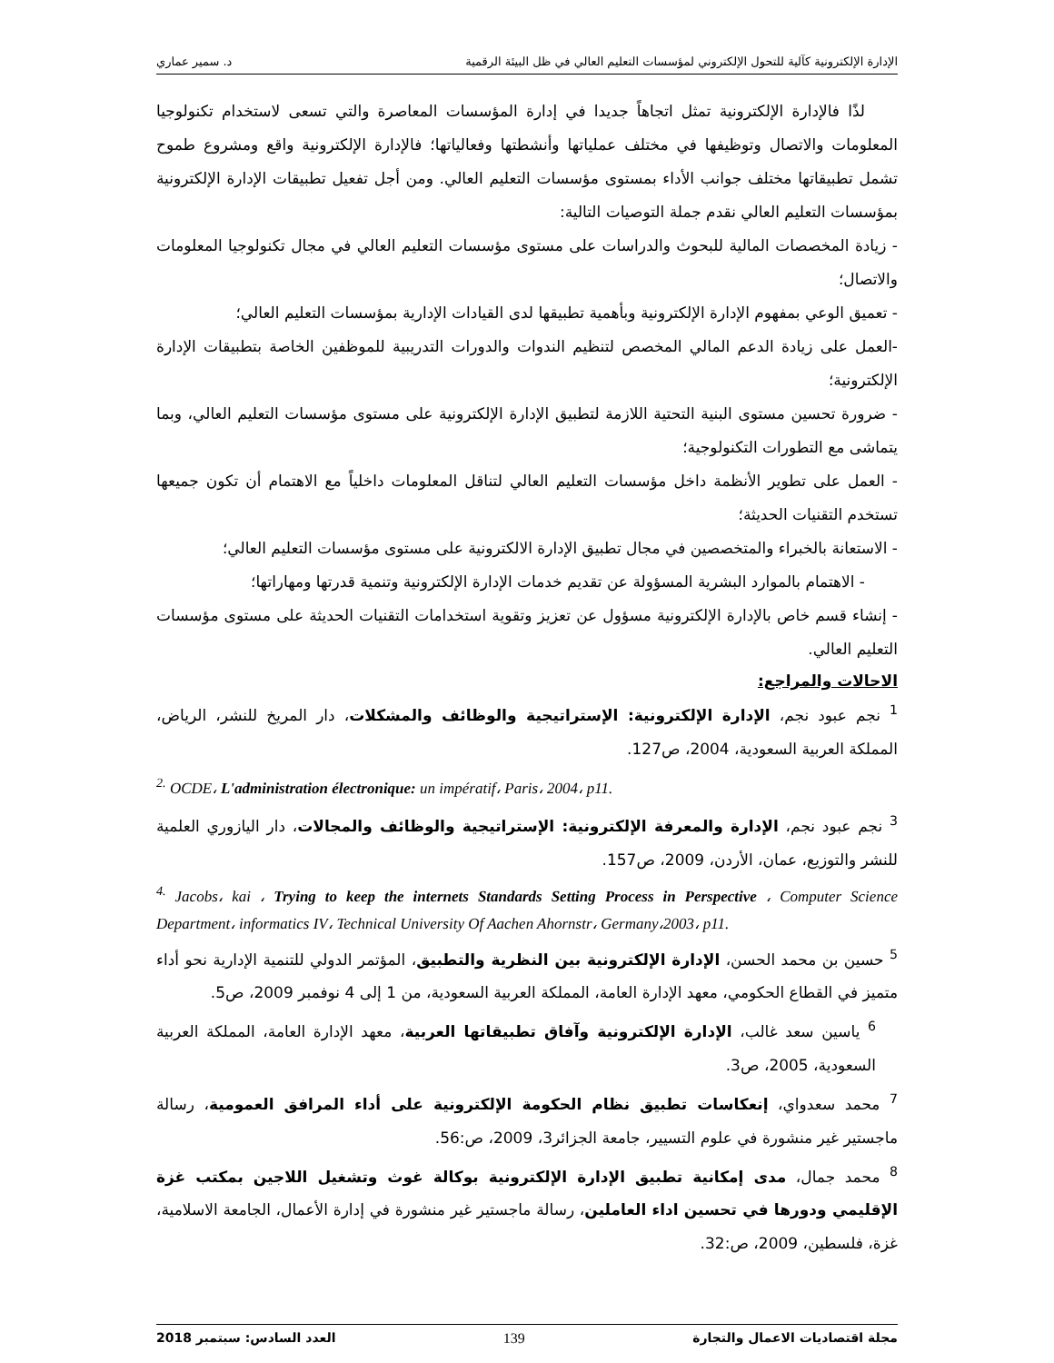الإدارة الإلكترونية كآلية للتحول الإلكتروني لمؤسسات التعليم العالي في ظل البيئة الرقمية د. سمير عماري
لذًا فالإدارة الإلكترونية تمثل اتجاهاً جديدا في إدارة المؤسسات المعاصرة والتي تسعى لاستخدام تكنولوجيا المعلومات والاتصال وتوظيفها في مختلف عملياتها وأنشطتها وفعالياتها؛ فالإدارة الإلكترونية واقع ومشروع طموح تشمل تطبيقاتها مختلف جوانب الأداء بمستوى مؤسسات التعليم العالي. ومن أجل تفعيل تطبيقات الإدارة الإلكترونية بمؤسسات التعليم العالي نقدم جملة التوصيات التالية:
- زيادة المخصصات المالية للبحوث والدراسات على مستوى مؤسسات التعليم العالي في مجال تكنولوجيا المعلومات والاتصال؛
- تعميق الوعي بمفهوم الإدارة الإلكترونية وبأهمية تطبيقها لدى القيادات الإدارية بمؤسسات التعليم العالي؛
-العمل على زيادة الدعم المالي المخصص لتنظيم الندوات والدورات التدريبية للموظفين الخاصة بتطبيقات الإدارة الإلكترونية؛
- ضرورة تحسين مستوى البنية التحتية اللازمة لتطبيق الإدارة الإلكترونية على مستوى مؤسسات التعليم العالي، وبما يتماشى مع التطورات التكنولوجية؛
- العمل على تطوير الأنظمة داخل مؤسسات التعليم العالي لتناقل المعلومات داخلياً مع الاهتمام أن تكون جميعها تستخدم التقنيات الحديثة؛
- الاستعانة بالخبراء والمتخصصين في مجال تطبيق الإدارة الالكترونية على مستوى مؤسسات التعليم العالي؛
- الاهتمام بالموارد البشرية المسؤولة عن تقديم خدمات الإدارة الإلكترونية وتنمية قدرتها ومهاراتها؛
- إنشاء قسم خاص بالإدارة الإلكترونية مسؤول عن تعزيز وتقوية استخدامات التقنيات الحديثة على مستوى مؤسسات التعليم العالي.
الاحالات والمراجع:
<sup>1</sup> نجم عبود نجم، الإدارة الإلكترونية: الإستراتيجية والوظائف والمشكلات، دار المريخ للنشر، الرياض، المملكة العربية السعودية، 2004، ص127.
<sup>2.</sup> OCDE، L'administration électronique: un impératif، Paris، 2004، p11.
<sup>3</sup> نجم عبود نجم، الإدارة والمعرفة الإلكترونية: الإستراتيجية والوظائف والمجالات، دار اليازوري العلمية للنشر والتوزيع، عمان، الأردن، 2009، ص157.
<sup>4.</sup> Jacobs، kai ، Trying to keep the internets Standards Setting Process in Perspective ، Computer Science Department، informatics IV، Technical University Of Aachen Ahornstr، Germany،2003، p11.
<sup>5</sup> حسين بن محمد الحسن، الإدارة الإلكترونية بين النظرية والتطبيق، المؤتمر الدولي للتنمية الإدارية نحو أداء متميز في القطاع الحكومي، معهد الإدارة العامة، المملكة العربية السعودية، من 1 إلى 4 نوفمبر 2009، ص5.
<sup>6</sup> ياسين سعد غالب، الإدارة الإلكترونية وآفاق تطبيقاتها العربية، معهد الإدارة العامة، المملكة العربية السعودية، 2005، ص3.
<sup>7</sup> محمد سعدواي، إنعكاسات تطبيق نظام الحكومة الإلكترونية على أداء المرافق العمومية، رسالة ماجستير غير منشورة في علوم التسيير، جامعة الجزائر3، 2009، ص:56.
<sup>8</sup> محمد جمال، مدى إمكانية تطبيق الإدارة الإلكترونية بوكالة غوث وتشغيل اللاجين بمكتب غزة الإقليمي ودورها في تحسين اداء العاملين، رسالة ماجستير غير منشورة في إدارة الأعمال، الجامعة الاسلامية، غزة، فلسطين، 2009، ص:32.
مجلة اقتصاديات الاعمال والتجارة 139 العدد السادس: سبتمبر 2018